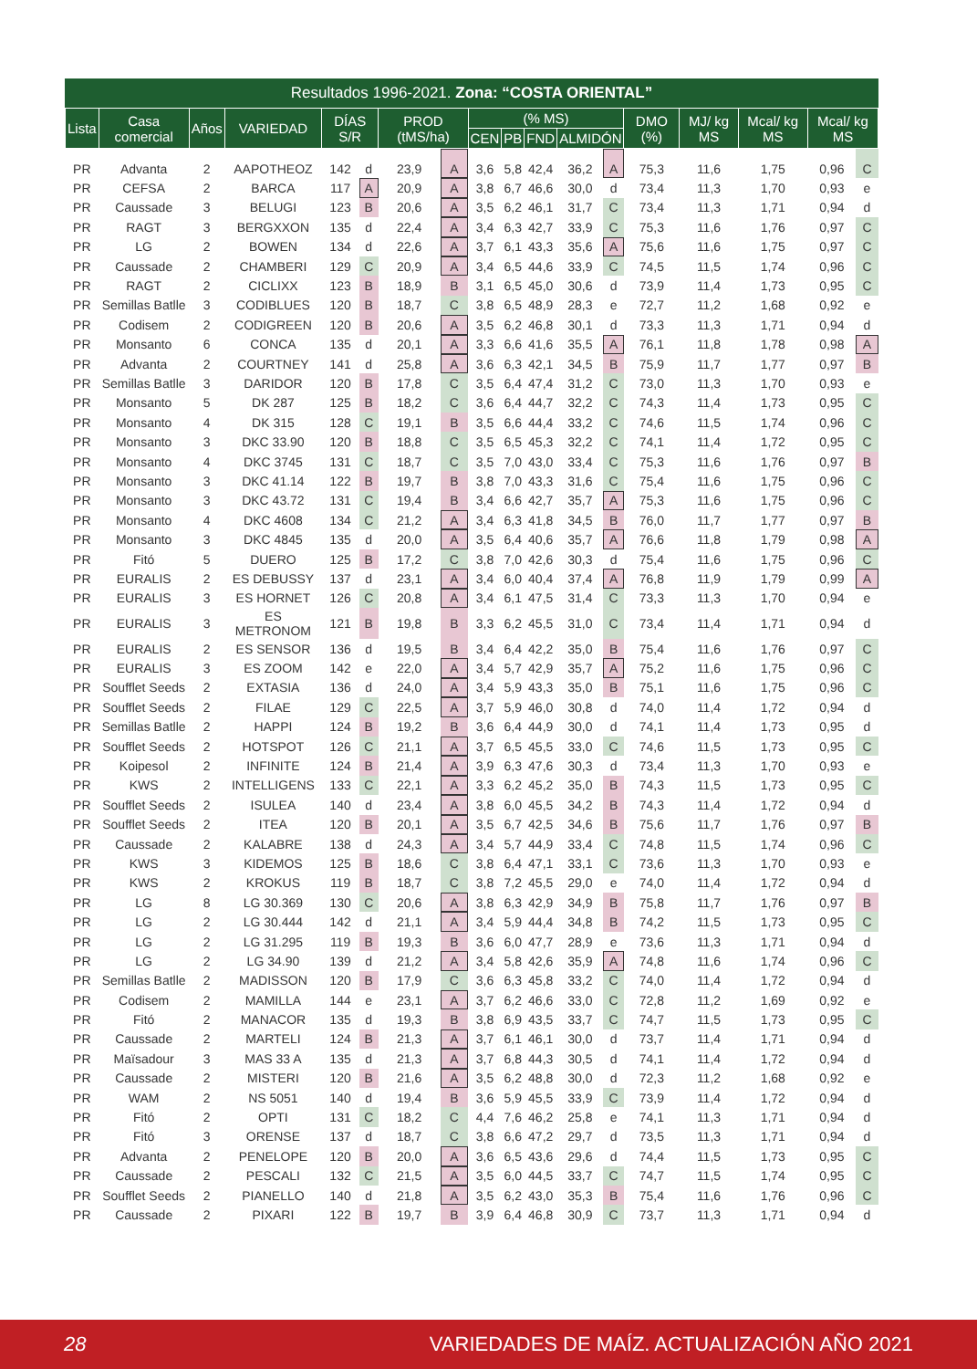Resultados 1996-2021. Zona: “COSTA ORIENTAL”
| Lista | Casa comercial | Años | VARIEDAD | DÍAS S/R | | PROD (tMS/ha) | | (% MS) | | | | | DMO (%) | MJ/ kg MS | Mcal/ kg MS | Mcal/ kg MS | |
| --- | --- | --- | --- | --- | --- | --- | --- | --- | --- | --- | --- | --- | --- | --- | --- | --- | --- |
| | | | | | | | | CEN | PB | FND | ALMIDÓN | | | | | | |
| PR | Advanta | 2 | AAPOTHEOZ | 142 | d | 23,9 | A | 3,6 | 5,8 | 42,4 | 36,2 | A | 75,3 | 11,6 | 1,75 | 0,96 | C |
| PR | CEFSA | 2 | BARCA | 117 | A | 20,9 | A | 3,8 | 6,7 | 46,6 | 30,0 | d | 73,4 | 11,3 | 1,70 | 0,93 | e |
| PR | Caussade | 3 | BELUGI | 123 | B | 20,6 | A | 3,5 | 6,2 | 46,1 | 31,7 | C | 73,4 | 11,3 | 1,71 | 0,94 | d |
| PR | RAGT | 3 | BERGXXON | 135 | d | 22,4 | A | 3,4 | 6,3 | 42,7 | 33,9 | C | 75,3 | 11,6 | 1,76 | 0,97 | C |
| PR | LG | 2 | BOWEN | 134 | d | 22,6 | A | 3,7 | 6,1 | 43,3 | 35,6 | A | 75,6 | 11,6 | 1,75 | 0,97 | C |
| PR | Caussade | 2 | CHAMBERI | 129 | C | 20,9 | A | 3,4 | 6,5 | 44,6 | 33,9 | C | 74,5 | 11,5 | 1,74 | 0,96 | C |
| PR | RAGT | 2 | CICLIXX | 123 | B | 18,9 | B | 3,1 | 6,5 | 45,0 | 30,6 | d | 73,9 | 11,4 | 1,73 | 0,95 | C |
| PR | Semillas Batlle | 3 | CODIBLUES | 120 | B | 18,7 | C | 3,8 | 6,5 | 48,9 | 28,3 | e | 72,7 | 11,2 | 1,68 | 0,92 | e |
| PR | Codisem | 2 | CODIGREEN | 120 | B | 20,6 | A | 3,5 | 6,2 | 46,8 | 30,1 | d | 73,3 | 11,3 | 1,71 | 0,94 | d |
| PR | Monsanto | 6 | CONCA | 135 | d | 20,1 | A | 3,3 | 6,6 | 41,6 | 35,5 | A | 76,1 | 11,8 | 1,78 | 0,98 | A |
| PR | Advanta | 2 | COURTNEY | 141 | d | 25,8 | A | 3,6 | 6,3 | 42,1 | 34,5 | B | 75,9 | 11,7 | 1,77 | 0,97 | B |
| PR | Semillas Batlle | 3 | DARIDOR | 120 | B | 17,8 | C | 3,5 | 6,4 | 47,4 | 31,2 | C | 73,0 | 11,3 | 1,70 | 0,93 | e |
| PR | Monsanto | 5 | DK 287 | 125 | B | 18,2 | C | 3,6 | 6,4 | 44,7 | 32,2 | C | 74,3 | 11,4 | 1,73 | 0,95 | C |
| PR | Monsanto | 4 | DK 315 | 128 | C | 19,1 | B | 3,5 | 6,6 | 44,4 | 33,2 | C | 74,6 | 11,5 | 1,74 | 0,96 | C |
| PR | Monsanto | 3 | DKC 33.90 | 120 | B | 18,8 | C | 3,5 | 6,5 | 45,3 | 32,2 | C | 74,1 | 11,4 | 1,72 | 0,95 | C |
| PR | Monsanto | 4 | DKC 3745 | 131 | C | 18,7 | C | 3,5 | 7,0 | 43,0 | 33,4 | C | 75,3 | 11,6 | 1,76 | 0,97 | B |
| PR | Monsanto | 3 | DKC 41.14 | 122 | B | 19,7 | B | 3,8 | 7,0 | 43,3 | 31,6 | C | 75,4 | 11,6 | 1,75 | 0,96 | C |
| PR | Monsanto | 3 | DKC 43.72 | 131 | C | 19,4 | B | 3,4 | 6,6 | 42,7 | 35,7 | A | 75,3 | 11,6 | 1,75 | 0,96 | C |
| PR | Monsanto | 4 | DKC 4608 | 134 | C | 21,2 | A | 3,4 | 6,3 | 41,8 | 34,5 | B | 76,0 | 11,7 | 1,77 | 0,97 | B |
| PR | Monsanto | 3 | DKC 4845 | 135 | d | 20,0 | A | 3,5 | 6,4 | 40,6 | 35,7 | A | 76,6 | 11,8 | 1,79 | 0,98 | A |
| PR | Fitó | 5 | DUERO | 125 | B | 17,2 | C | 3,8 | 7,0 | 42,6 | 30,3 | d | 75,4 | 11,6 | 1,75 | 0,96 | C |
| PR | EURALIS | 2 | ES DEBUSSY | 137 | d | 23,1 | A | 3,4 | 6,0 | 40,4 | 37,4 | A | 76,8 | 11,9 | 1,79 | 0,99 | A |
| PR | EURALIS | 3 | ES HORNET | 126 | C | 20,8 | A | 3,4 | 6,1 | 47,5 | 31,4 | C | 73,3 | 11,3 | 1,70 | 0,94 | e |
| PR | EURALIS | 3 | ES METRONOM | 121 | B | 19,8 | B | 3,3 | 6,2 | 45,5 | 31,0 | C | 73,4 | 11,4 | 1,71 | 0,94 | d |
| PR | EURALIS | 2 | ES SENSOR | 136 | d | 19,5 | B | 3,4 | 6,4 | 42,2 | 35,0 | B | 75,4 | 11,6 | 1,76 | 0,97 | C |
| PR | EURALIS | 3 | ES ZOOM | 142 | e | 22,0 | A | 3,4 | 5,7 | 42,9 | 35,7 | A | 75,2 | 11,6 | 1,75 | 0,96 | C |
| PR | Soufflet Seeds | 2 | EXTASIA | 136 | d | 24,0 | A | 3,4 | 5,9 | 43,3 | 35,0 | B | 75,1 | 11,6 | 1,75 | 0,96 | C |
| PR | Soufflet Seeds | 2 | FILAE | 129 | C | 22,5 | A | 3,7 | 5,9 | 46,0 | 30,8 | d | 74,0 | 11,4 | 1,72 | 0,94 | d |
| PR | Semillas Batlle | 2 | HAPPI | 124 | B | 19,2 | B | 3,6 | 6,4 | 44,9 | 30,0 | d | 74,1 | 11,4 | 1,73 | 0,95 | d |
| PR | Soufflet Seeds | 2 | HOTSPOT | 126 | C | 21,1 | A | 3,7 | 6,5 | 45,5 | 33,0 | C | 74,6 | 11,5 | 1,73 | 0,95 | C |
| PR | Koipesol | 2 | INFINITE | 124 | B | 21,4 | A | 3,9 | 6,3 | 47,6 | 30,3 | d | 73,4 | 11,3 | 1,70 | 0,93 | e |
| PR | KWS | 2 | INTELLIGENS | 133 | C | 22,1 | A | 3,3 | 6,2 | 45,2 | 35,0 | B | 74,3 | 11,5 | 1,73 | 0,95 | C |
| PR | Soufflet Seeds | 2 | ISULEA | 140 | d | 23,4 | A | 3,8 | 6,0 | 45,5 | 34,2 | B | 74,3 | 11,4 | 1,72 | 0,94 | d |
| PR | Soufflet Seeds | 2 | ITEA | 120 | B | 20,1 | A | 3,5 | 6,7 | 42,5 | 34,6 | B | 75,6 | 11,7 | 1,76 | 0,97 | B |
| PR | Caussade | 2 | KALABRE | 138 | d | 24,3 | A | 3,4 | 5,7 | 44,9 | 33,4 | C | 74,8 | 11,5 | 1,74 | 0,96 | C |
| PR | KWS | 3 | KIDEMOS | 125 | B | 18,6 | C | 3,8 | 6,4 | 47,1 | 33,1 | C | 73,6 | 11,3 | 1,70 | 0,93 | e |
| PR | KWS | 2 | KROKUS | 119 | B | 18,7 | C | 3,8 | 7,2 | 45,5 | 29,0 | e | 74,0 | 11,4 | 1,72 | 0,94 | d |
| PR | LG | 8 | LG 30.369 | 130 | C | 20,6 | A | 3,8 | 6,3 | 42,9 | 34,9 | B | 75,8 | 11,7 | 1,76 | 0,97 | B |
| PR | LG | 2 | LG 30.444 | 142 | d | 21,1 | A | 3,4 | 5,9 | 44,4 | 34,8 | B | 74,2 | 11,5 | 1,73 | 0,95 | C |
| PR | LG | 2 | LG 31.295 | 119 | B | 19,3 | B | 3,6 | 6,0 | 47,7 | 28,9 | e | 73,6 | 11,3 | 1,71 | 0,94 | d |
| PR | LG | 2 | LG 34.90 | 139 | d | 21,2 | A | 3,4 | 5,8 | 42,6 | 35,9 | A | 74,8 | 11,6 | 1,74 | 0,96 | C |
| PR | Semillas Batlle | 2 | MADISSON | 120 | B | 17,9 | C | 3,6 | 6,3 | 45,8 | 33,2 | C | 74,0 | 11,4 | 1,72 | 0,94 | d |
| PR | Codisem | 2 | MAMILLA | 144 | e | 23,1 | A | 3,7 | 6,2 | 46,6 | 33,0 | C | 72,8 | 11,2 | 1,69 | 0,92 | e |
| PR | Fitó | 2 | MANACOR | 135 | d | 19,3 | B | 3,8 | 6,9 | 43,5 | 33,7 | C | 74,7 | 11,5 | 1,73 | 0,95 | C |
| PR | Caussade | 2 | MARTELI | 124 | B | 21,3 | A | 3,7 | 6,1 | 46,1 | 30,0 | d | 73,7 | 11,4 | 1,71 | 0,94 | d |
| PR | Maïsadour | 3 | MAS 33 A | 135 | d | 21,3 | A | 3,7 | 6,8 | 44,3 | 30,5 | d | 74,1 | 11,4 | 1,72 | 0,94 | d |
| PR | Caussade | 2 | MISTERI | 120 | B | 21,6 | A | 3,5 | 6,2 | 48,8 | 30,0 | d | 72,3 | 11,2 | 1,68 | 0,92 | e |
| PR | WAM | 2 | NS 5051 | 140 | d | 19,4 | B | 3,6 | 5,9 | 45,5 | 33,9 | C | 73,9 | 11,4 | 1,72 | 0,94 | d |
| PR | Fitó | 2 | OPTI | 131 | C | 18,2 | C | 4,4 | 7,6 | 46,2 | 25,8 | e | 74,1 | 11,3 | 1,71 | 0,94 | d |
| PR | Fitó | 3 | ORENSE | 137 | d | 18,7 | C | 3,8 | 6,6 | 47,2 | 29,7 | d | 73,5 | 11,3 | 1,71 | 0,94 | d |
| PR | Advanta | 2 | PENELOPE | 120 | B | 20,0 | A | 3,6 | 6,5 | 43,6 | 29,6 | d | 74,4 | 11,5 | 1,73 | 0,95 | C |
| PR | Caussade | 2 | PESCALI | 132 | C | 21,5 | A | 3,5 | 6,0 | 44,5 | 33,7 | C | 74,7 | 11,5 | 1,74 | 0,95 | C |
| PR | Soufflet Seeds | 2 | PIANELLO | 140 | d | 21,8 | A | 3,5 | 6,2 | 43,0 | 35,3 | B | 75,4 | 11,6 | 1,76 | 0,96 | C |
| PR | Caussade | 2 | PIXARI | 122 | B | 19,7 | B | 3,9 | 6,4 | 46,8 | 30,9 | C | 73,7 | 11,3 | 1,71 | 0,94 | d |
28 VARIEDADES DE MAÍZ. ACTUALIZACIÓN AÑO 2021